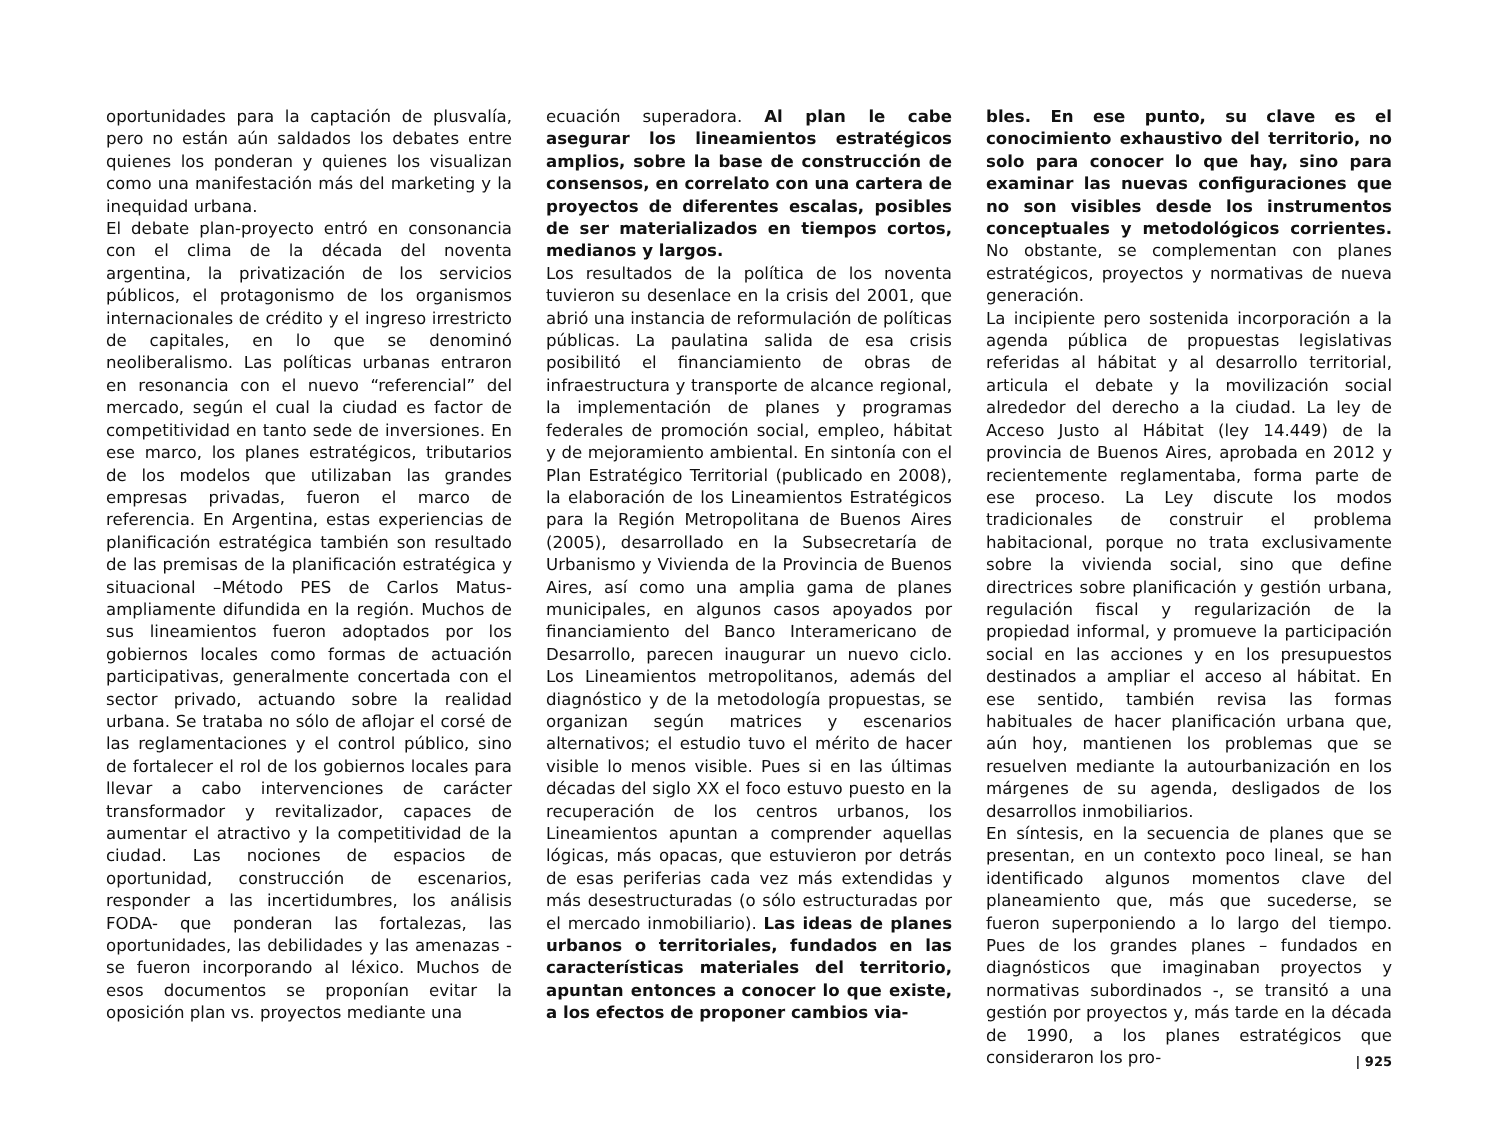oportunidades para la captación de plusvalía, pero no están aún saldados los debates entre quienes los ponderan y quienes los visualizan como una manifestación más del marketing y la inequidad urbana.
El debate plan-proyecto entró en consonancia con el clima de la década del noventa argentina, la privatización de los servicios públicos, el protagonismo de los organismos internacionales de crédito y el ingreso irrestricto de capitales, en lo que se denominó neoliberalismo. Las políticas urbanas entraron en resonancia con el nuevo “referencial” del mercado, según el cual la ciudad es factor de competitividad en tanto sede de inversiones. En ese marco, los planes estratégicos, tributarios de los modelos que utilizaban las grandes empresas privadas, fueron el marco de referencia. En Argentina, estas experiencias de planificación estratégica también son resultado de las premisas de la planificación estratégica y situacional –Método PES de Carlos Matus- ampliamente difundida en la región. Muchos de sus lineamientos fueron adoptados por los gobiernos locales como formas de actuación participativas, generalmente concertada con el sector privado, actuando sobre la realidad urbana. Se trataba no sólo de aflojar el corsé de las reglamentaciones y el control público, sino de fortalecer el rol de los gobiernos locales para llevar a cabo intervenciones de carácter transformador y revitalizador, capaces de aumentar el atractivo y la competitividad de la ciudad. Las nociones de espacios de oportunidad, construcción de escenarios, responder a las incertidumbres, los análisis FODA- que ponderan las fortalezas, las oportunidades, las debilidades y las amenazas - se fueron incorporando al léxico. Muchos de esos documentos se proponían evitar la oposición plan vs. proyectos mediante una
ecuación superadora. Al plan le cabe asegurar los lineamientos estratégicos amplios, sobre la base de construcción de consensos, en correlato con una cartera de proyectos de diferentes escalas, posibles de ser materializados en tiempos cortos, medianos y largos.
Los resultados de la política de los noventa tuvieron su desenlace en la crisis del 2001, que abrió una instancia de reformulación de políticas públicas. La paulatina salida de esa crisis posibilitó el financiamiento de obras de infraestructura y transporte de alcance regional, la implementación de planes y programas federales de promoción social, empleo, hábitat y de mejoramiento ambiental. En sintonía con el Plan Estratégico Territorial (publicado en 2008), la elaboración de los Lineamientos Estratégicos para la Región Metropolitana de Buenos Aires (2005), desarrollado en la Subsecretaría de Urbanismo y Vivienda de la Provincia de Buenos Aires, así como una amplia gama de planes municipales, en algunos casos apoyados por financiamiento del Banco Interamericano de Desarrollo, parecen inaugurar un nuevo ciclo. Los Lineamientos metropolitanos, además del diagnóstico y de la metodología propuestas, se organizan según matrices y escenarios alternativos; el estudio tuvo el mérito de hacer visible lo menos visible. Pues si en las últimas décadas del siglo XX el foco estuvo puesto en la recuperación de los centros urbanos, los Lineamientos apuntan a comprender aquellas lógicas, más opacas, que estuvieron por detrás de esas periferias cada vez más extendidas y más desestructuradas (o sólo estructuradas por el mercado inmobiliario). Las ideas de planes urbanos o territoriales, fundados en las características materiales del territorio, apuntan entonces a conocer lo que existe, a los efectos de proponer cambios via-
bles. En ese punto, su clave es el conocimiento exhaustivo del territorio, no solo para conocer lo que hay, sino para examinar las nuevas configuraciones que no son visibles desde los instrumentos conceptuales y metodológicos corrientes. No obstante, se complementan con planes estratégicos, proyectos y normativas de nueva generación.
La incipiente pero sostenida incorporación a la agenda pública de propuestas legislativas referidas al hábitat y al desarrollo territorial, articula el debate y la movilización social alrededor del derecho a la ciudad. La ley de Acceso Justo al Hábitat (ley 14.449) de la provincia de Buenos Aires, aprobada en 2012 y recientemente reglamentaba, forma parte de ese proceso. La Ley discute los modos tradicionales de construir el problema habitacional, porque no trata exclusivamente sobre la vivienda social, sino que define directrices sobre planificación y gestión urbana, regulación fiscal y regularización de la propiedad informal, y promueve la participación social en las acciones y en los presupuestos destinados a ampliar el acceso al hábitat. En ese sentido, también revisa las formas habituales de hacer planificación urbana que, aún hoy, mantienen los problemas que se resuelven mediante la autourbanización en los márgenes de su agenda, desligados de los desarrollos inmobiliarios.
En síntesis, en la secuencia de planes que se presentan, en un contexto poco lineal, se han identificado algunos momentos clave del planeamiento que, más que sucederse, se fueron superponiendo a lo largo del tiempo. Pues de los grandes planes – fundados en diagnósticos que imaginaban proyectos y normativas subordinados -, se transitó a una gestión por proyectos y, más tarde en la década de 1990, a los planes estratégicos que consideraron los pro-
| 925